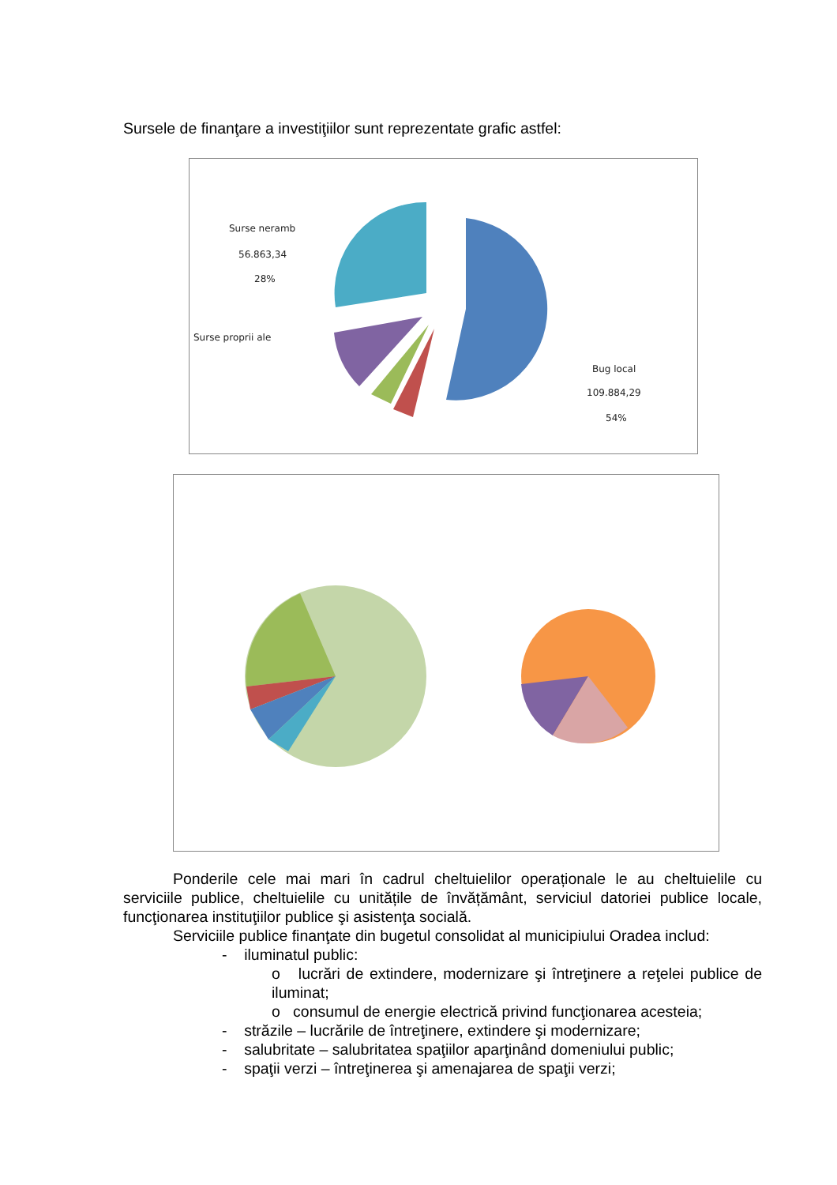Sursele de finanţare a investiţiilor sunt reprezentate grafic astfel:
Surse neramb
56.863,34
28%
Bug local
109.884,29
54%
Surse proprii ale
Ponderile cele mai mari în cadrul cheltuielilor operaționale le au cheltuielile cu serviciile publice, cheltuielile cu unitățile de învățământ, serviciul datoriei publice locale, funcţionarea instituţiilor publice şi asistenţa socială.
Serviciile publice finanţate din bugetul consolidat al municipiului Oradea includ:
- iluminatul public:
o lucrări de extindere, modernizare şi întreţinere a reţelei publice de iluminat;
o consumul de energie electrică privind funcţionarea acesteia;
- străzile – lucrările de întreţinere, extindere şi modernizare;
- salubritate – salubritatea spaţiilor aparţinând domeniului public;
- spaţii verzi – întreţinerea şi amenajarea de spaţii verzi;